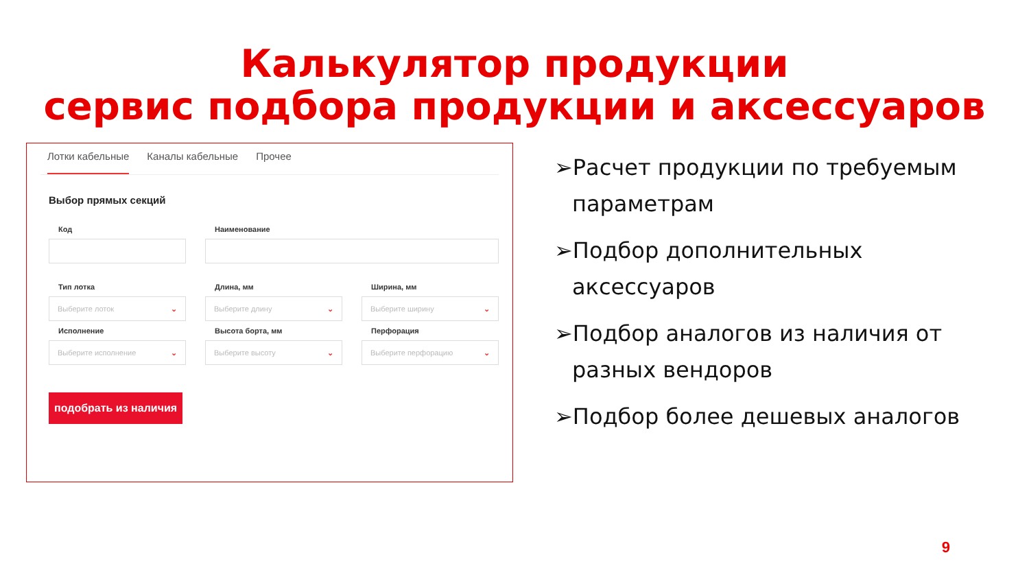Калькулятор продукции
сервис подбора продукции и аксессуаров
Лотки кабельные Каналы кабельные Прочее
Выбор прямых секций
Код
Наименование
Тип лотка
Длина, мм
Ширина, мм
Выберите лоток ⌄
Выберите длину ⌄
Выберите ширину ⌄
Исполнение
Высота борта, мм
Перфорация
Выберите исполнение ⌄
Выберите высоту ⌄
Выберите перфорацию ⌄
подобрать из наличия
➢Расчет продукции по требуемым параметрам
➢Подбор дополнительных аксессуаров
➢Подбор аналогов из наличия от разных вендоров
➢Подбор более дешевых аналогов
9